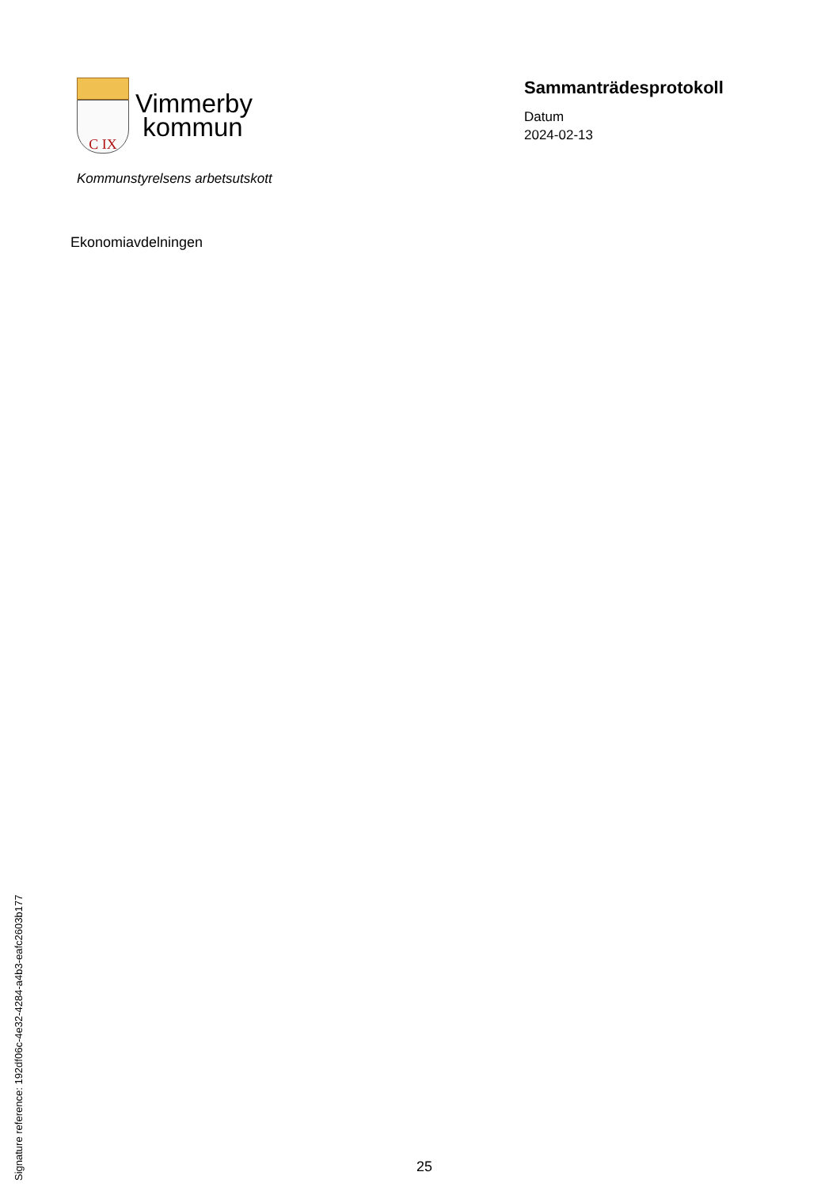C IX
Vimmerby
kommun
Kommunstyrelsens arbetsutskott
Sammanträdesprotokoll
Datum
2024-02-13
Ekonomiavdelningen
Signature reference: 192df06c-4e32-4284-a4b3-eafc2603b177
25